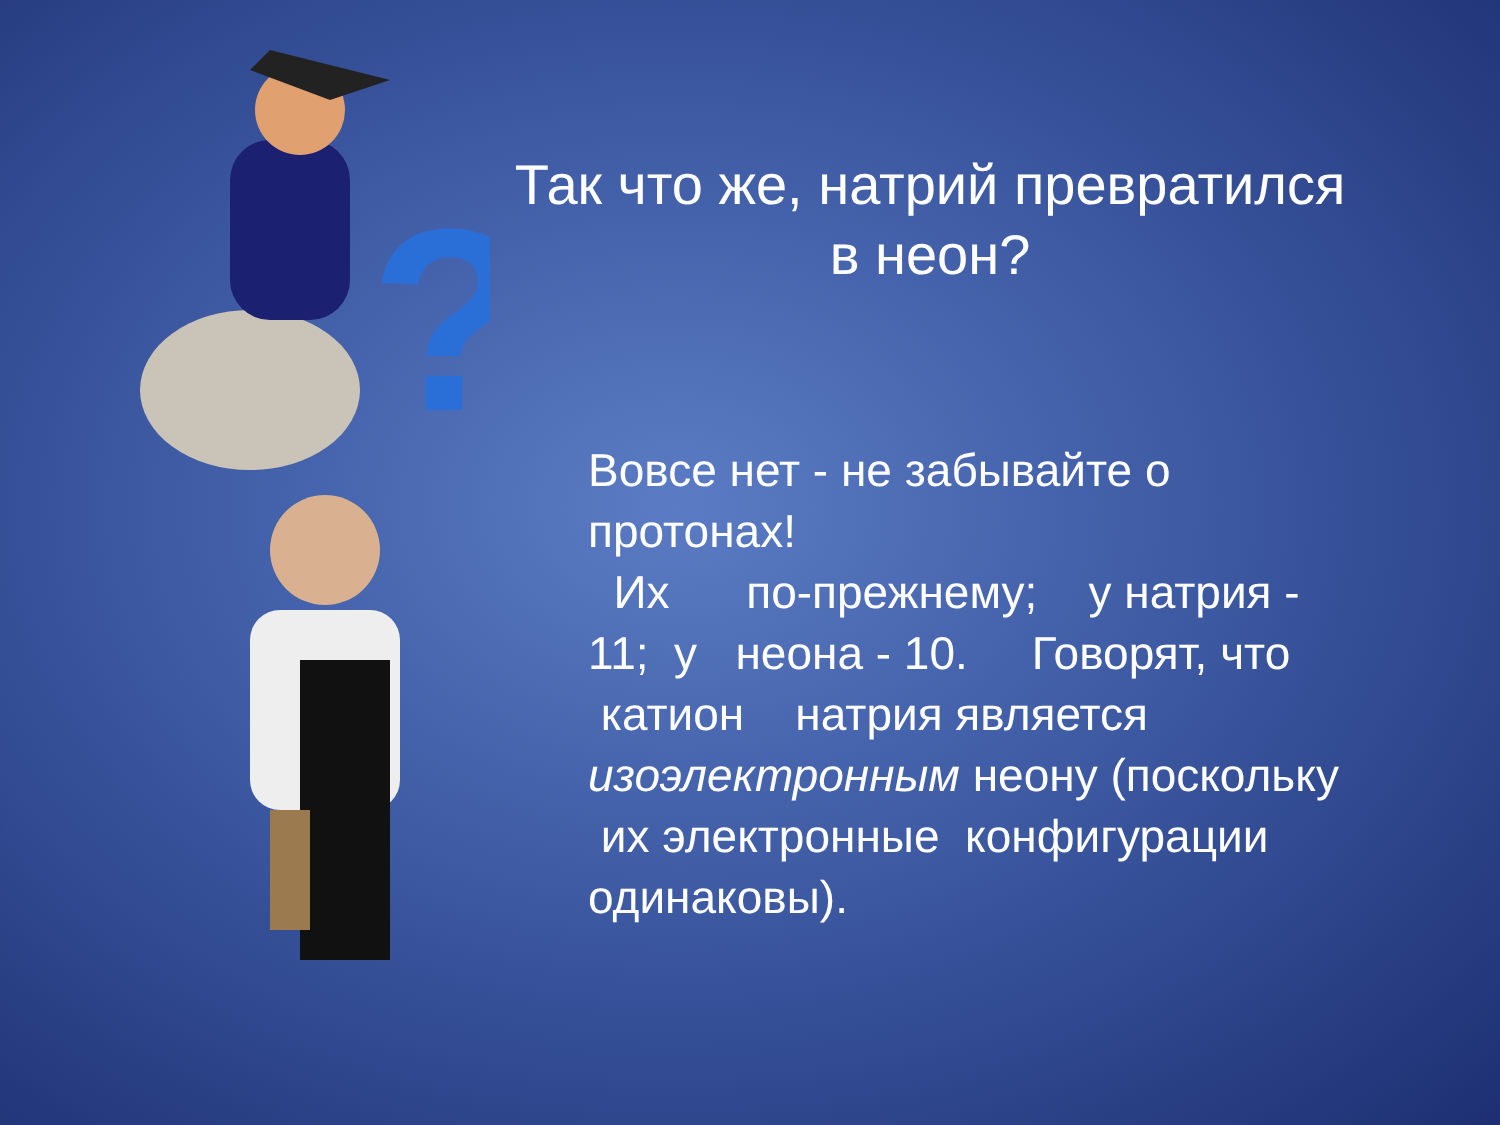?
Так что же, натрий превратился
в неон?
Вовсе нет - не забывайте о протонах!
Их по-прежнему; у натрия - 11; у неона - 10. Говорят, что катион натрия является изоэлектронным неону (поскольку их электронные конфигурации одинаковы).